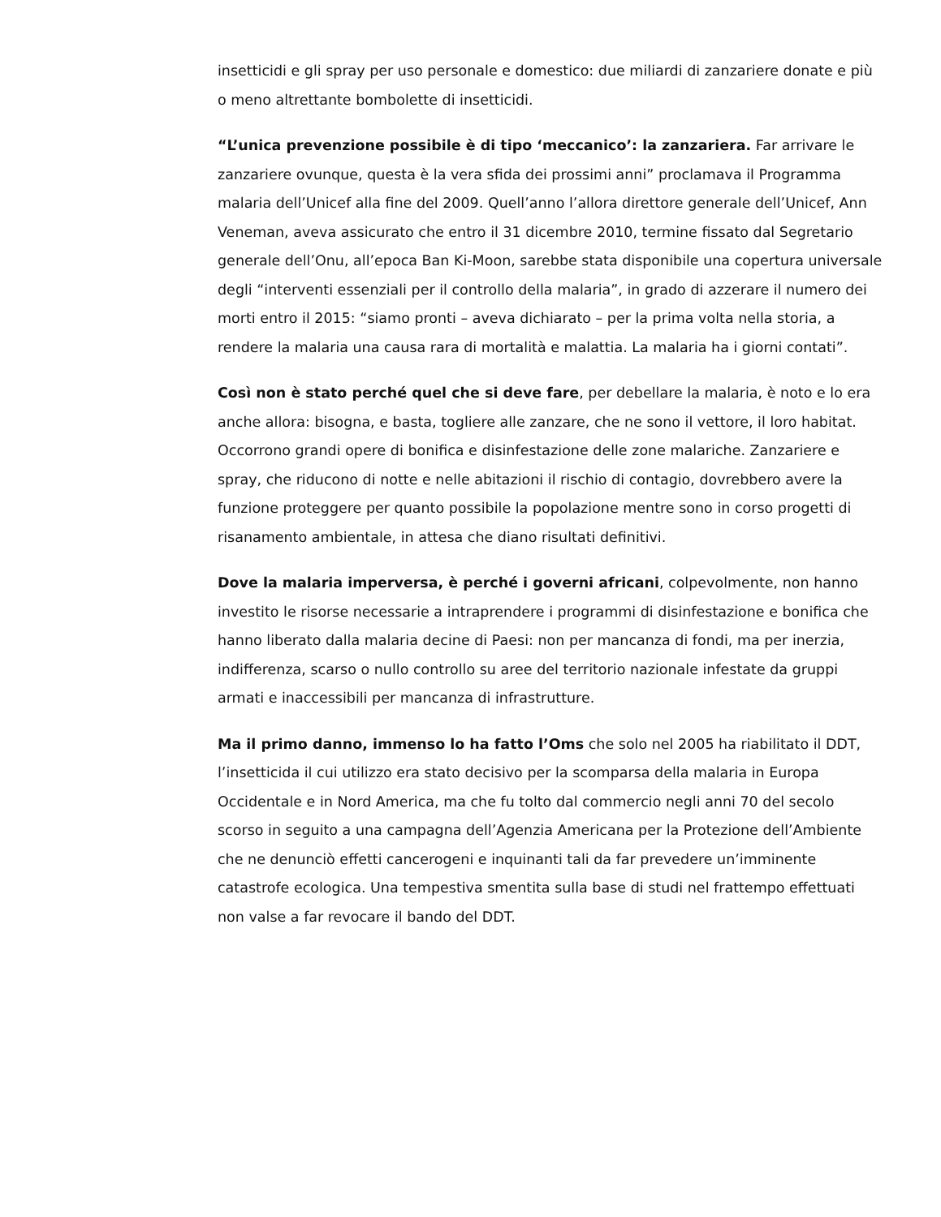insetticidi e gli spray per uso personale e domestico: due miliardi di zanzariere donate e più o meno altrettante bombolette di insetticidi.
“L’unica prevenzione possibile è di tipo ‘meccanico’: la zanzariera. Far arrivare le zanzariere ovunque, questa è la vera sfida dei prossimi anni” proclamava il Programma malaria dell’Unicef alla fine del 2009. Quell’anno l’allora direttore generale dell’Unicef, Ann Veneman, aveva assicurato che entro il 31 dicembre 2010, termine fissato dal Segretario generale dell’Onu, all’epoca Ban Ki-Moon, sarebbe stata disponibile una copertura universale degli “interventi essenziali per il controllo della malaria”, in grado di azzerare il numero dei morti entro il 2015: “siamo pronti – aveva dichiarato – per la prima volta nella storia, a rendere la malaria una causa rara di mortalità e malattia. La malaria ha i giorni contati”.
Così non è stato perché quel che si deve fare, per debellare la malaria, è noto e lo era anche allora: bisogna, e basta, togliere alle zanzare, che ne sono il vettore, il loro habitat. Occorrono grandi opere di bonifica e disinfestazione delle zone malariche. Zanzariere e spray, che riducono di notte e nelle abitazioni il rischio di contagio, dovrebbero avere la funzione proteggere per quanto possibile la popolazione mentre sono in corso progetti di risanamento ambientale, in attesa che diano risultati definitivi.
Dove la malaria imperversa, è perché i governi africani, colpevolmente, non hanno investito le risorse necessarie a intraprendere i programmi di disinfestazione e bonifica che hanno liberato dalla malaria decine di Paesi: non per mancanza di fondi, ma per inerzia, indifferenza, scarso o nullo controllo su aree del territorio nazionale infestate da gruppi armati e inaccessibili per mancanza di infrastrutture.
Ma il primo danno, immenso lo ha fatto l’Oms che solo nel 2005 ha riabilitato il DDT, l’insetticida il cui utilizzo era stato decisivo per la scomparsa della malaria in Europa Occidentale e in Nord America, ma che fu tolto dal commercio negli anni 70 del secolo scorso in seguito a una campagna dell’Agenzia Americana per la Protezione dell’Ambiente che ne denunciò effetti cancerogeni e inquinanti tali da far prevedere un’imminente catastrofe ecologica. Una tempestiva smentita sulla base di studi nel frattempo effettuati non valse a far revocare il bando del DDT.